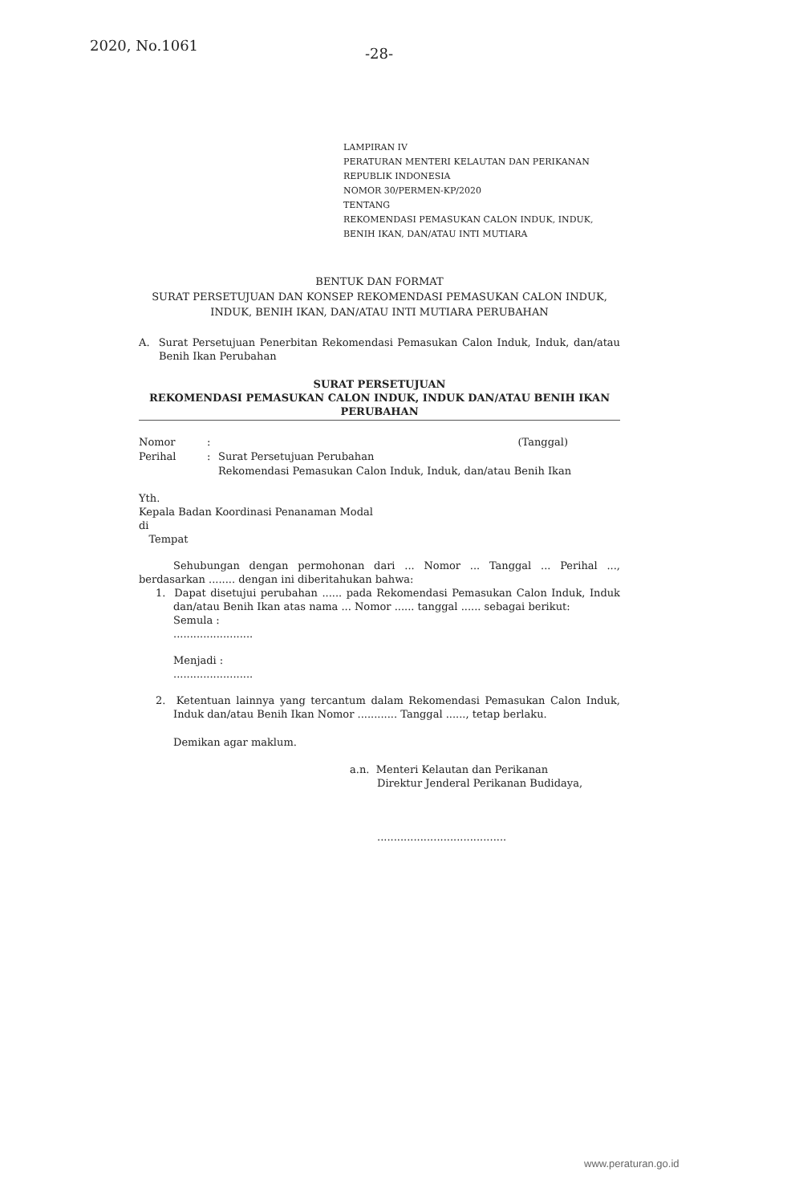2020, No.1061 -28-
LAMPIRAN IV
PERATURAN MENTERI KELAUTAN DAN PERIKANAN
REPUBLIK INDONESIA
NOMOR 30/PERMEN-KP/2020
TENTANG
REKOMENDASI PEMASUKAN CALON INDUK, INDUK,
BENIH IKAN, DAN/ATAU INTI MUTIARA
BENTUK DAN FORMAT
SURAT PERSETUJUAN DAN KONSEP REKOMENDASI PEMASUKAN CALON INDUK, INDUK, BENIH IKAN, DAN/ATAU INTI MUTIARA PERUBAHAN
A. Surat Persetujuan Penerbitan Rekomendasi Pemasukan Calon Induk, Induk, dan/atau Benih Ikan Perubahan
SURAT PERSETUJUAN
REKOMENDASI PEMASUKAN CALON INDUK, INDUK DAN/ATAU BENIH IKAN PERUBAHAN
| Nomor | : | | (Tanggal) |
| Perihal | : | Surat Persetujuan Perubahan Rekomendasi Pemasukan Calon Induk, Induk, dan/atau Benih Ikan | |
Yth.
Kepala Badan Koordinasi Penanaman Modal
di
Tempat
Sehubungan dengan permohonan dari ... Nomor ... Tanggal ... Perihal ..., berdasarkan ........ dengan ini diberitahukan bahwa:
1. Dapat disetujui perubahan ...... pada Rekomendasi Pemasukan Calon Induk, Induk dan/atau Benih Ikan atas nama ... Nomor ...... tanggal ...... sebagai berikut:
Semula :
........................
Menjadi :
........................
2. Ketentuan lainnya yang tercantum dalam Rekomendasi Pemasukan Calon Induk, Induk dan/atau Benih Ikan Nomor ............ Tanggal ......, tetap berlaku.
Demikan agar maklum.
a.n. Menteri Kelautan dan Perikanan
Direktur Jenderal Perikanan Budidaya,
.......................................
www.peraturan.go.id